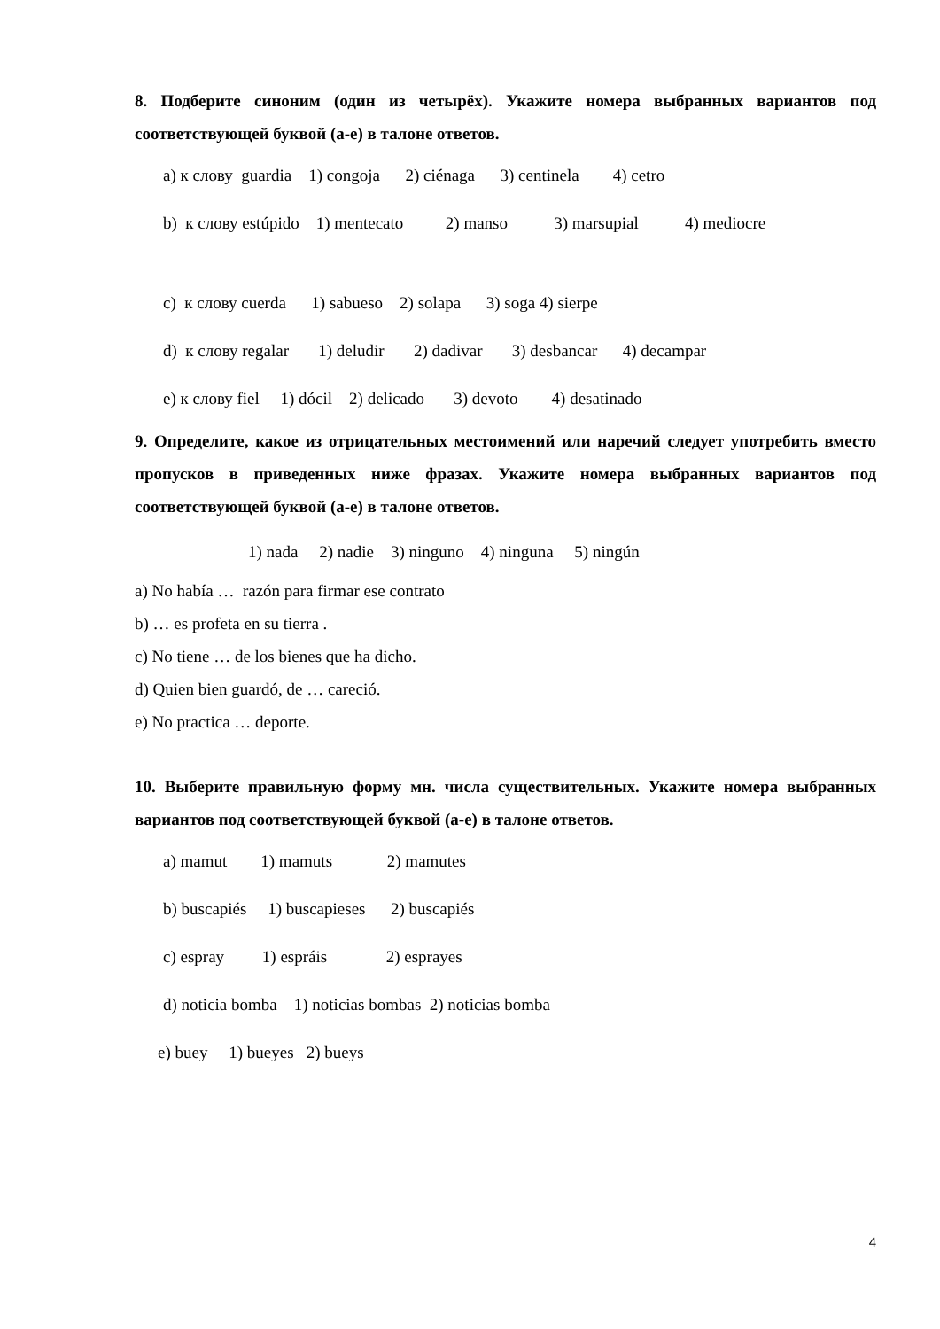8. Подберите синоним (один из четырёх). Укажите номера выбранных вариантов под соответствующей буквой (а-е) в талоне ответов.
a) к слову guardia 1) congoja 2) ciénaga 3) centinela 4) cetro
b) к слову estúpido 1) mentecato 2) manso 3) marsupial 4) mediocre
c) к слову cuerda 1) sabueso 2) solapa 3) soga 4) sierpe
d) к слову regalar 1) deludir 2) dadivar 3) desbancar 4) decampar
e) к слову fiel 1) dócil 2) delicado 3) devoto 4) desatinado
9. Определите, какое из отрицательных местоимений или наречий следует употребить вместо пропусков в приведенных ниже фразах. Укажите номера выбранных вариантов под соответствующей буквой (а-е) в талоне ответов.
1) nada 2) nadie 3) ninguno 4) ninguna 5) ningún
a) No había … razón para firmar ese contrato
b) … es profeta en su tierra .
c) No tiene … de los bienes que ha dicho.
d) Quien bien guardó, de … careció.
e) No practica … deporte.
10. Выберите правильную форму мн. числа существительных. Укажите номера выбранных вариантов под соответствующей буквой (а-е) в талоне ответов.
a) mamut 1) mamuts 2) mamutes
b) buscapiés 1) buscapieses 2) buscapiés
c) espray 1) espráis 2) esprayes
d) noticia bomba 1) noticias bombas 2) noticias bomba
e) buey 1) bueyes 2) bueys
4